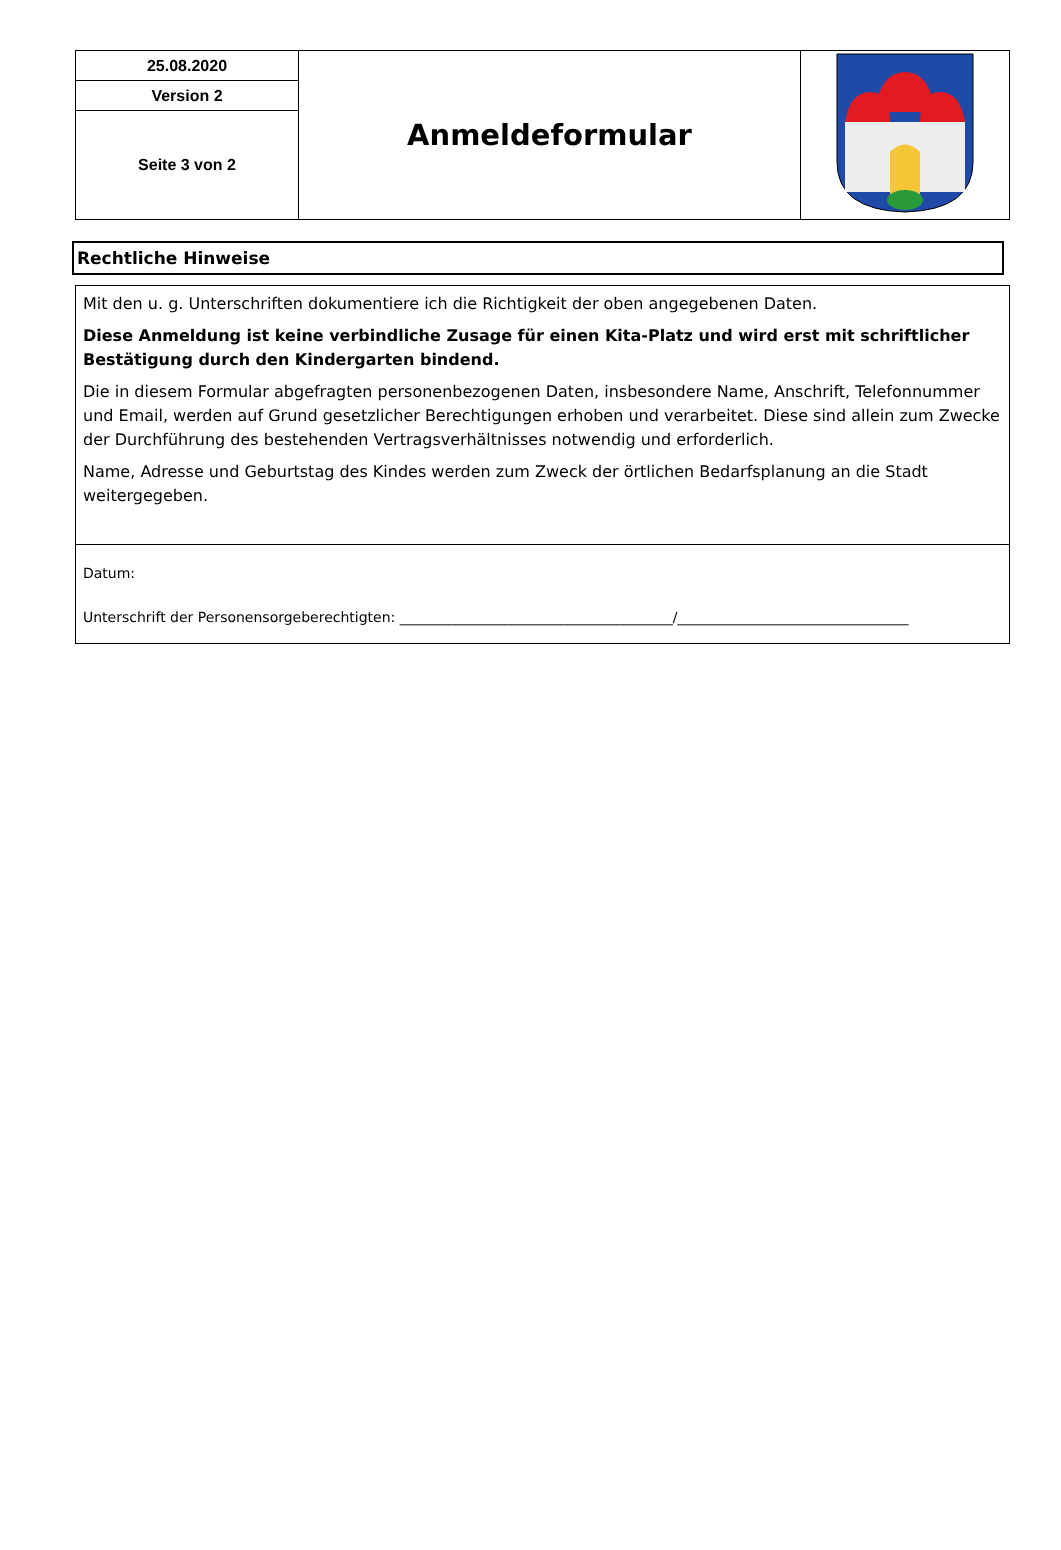| 25.08.2020 | Anmeldeformular | |
| Version 2 | | |
| Seite 3 von 2 | | |
Rechtliche Hinweise
Mit den u. g. Unterschriften dokumentiere ich die Richtigkeit der oben angegebenen Daten.
Diese Anmeldung ist keine verbindliche Zusage für einen Kita-Platz und wird erst mit schriftlicher Bestätigung durch den Kindergarten bindend.
Die in diesem Formular abgefragten personenbezogenen Daten, insbesondere Name, Anschrift, Telefonnummer und Email, werden auf Grund gesetzlicher Berechtigungen erhoben und verarbeitet. Diese sind allein zum Zwecke der Durchführung des bestehenden Vertragsverhältnisses notwendig und erforderlich.
Name, Adresse und Geburtstag des Kindes werden zum Zweck der örtlichen Bedarfsplanung an die Stadt weitergegeben.
Datum:
Unterschrift der Personensorgeberechtigten: _______________________________________/_________________________________